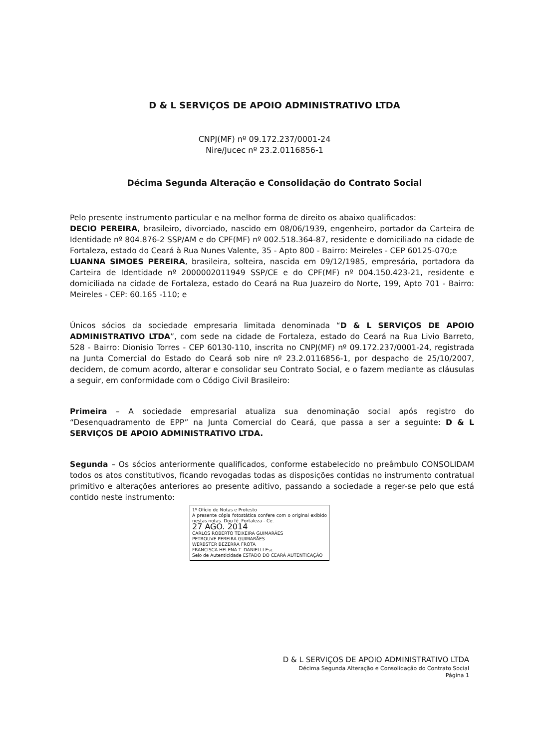D & L SERVIÇOS DE APOIO ADMINISTRATIVO LTDA
CNPJ(MF) nº 09.172.237/0001-24
Nire/Jucec nº 23.2.0116856-1
Décima Segunda Alteração e Consolidação do Contrato Social
Pelo presente instrumento particular e na melhor forma de direito os abaixo qualificados:
DECIO PEREIRA, brasileiro, divorciado, nascido em 08/06/1939, engenheiro, portador da Carteira de Identidade nº 804.876-2 SSP/AM e do CPF(MF) nº 002.518.364-87, residente e domiciliado na cidade de Fortaleza, estado do Ceará à Rua Nunes Valente, 35 - Apto 800 - Bairro: Meireles - CEP 60125-070;e
LUANNA SIMOES PEREIRA, brasileira, solteira, nascida em 09/12/1985, empresária, portadora da Carteira de Identidade nº 2000002011949 SSP/CE e do CPF(MF) nº 004.150.423-21, residente e domiciliada na cidade de Fortaleza, estado do Ceará na Rua Juazeiro do Norte, 199, Apto 701 - Bairro: Meireles - CEP: 60.165 -110; e
Únicos sócios da sociedade empresaria limitada denominada “D & L SERVIÇOS DE APOIO ADMINISTRATIVO LTDA”, com sede na cidade de Fortaleza, estado do Ceará na Rua Livio Barreto, 528 - Bairro: Dionisio Torres - CEP 60130-110, inscrita no CNPJ(MF) nº 09.172.237/0001-24, registrada na Junta Comercial do Estado do Ceará sob nire nº 23.2.0116856-1, por despacho de 25/10/2007, decidem, de comum acordo, alterar e consolidar seu Contrato Social, e o fazem mediante as cláusulas a seguir, em conformidade com o Código Civil Brasileiro:
Primeira – A sociedade empresarial atualiza sua denominação social após registro do “Desenquadramento de EPP” na Junta Comercial do Ceará, que passa a ser a seguinte: D & L SERVIÇOS DE APOIO ADMINISTRATIVO LTDA.
Segunda – Os sócios anteriormente qualificados, conforme estabelecido no preâmbulo CONSOLIDAM todos os atos constitutivos, ficando revogadas todas as disposições contidas no instrumento contratual primitivo e alterações anteriores ao presente aditivo, passando a sociedade a reger-se pelo que está contido neste instrumento:
1º Ofício de Notas e Protesto
A presente cópia fotostática confere com o original exibido nestas notas. Dou fé. Fortaleza - Ce.
27 AGO. 2014
CARLOS ROBERTO TEIXEIRA GUIMARÃES
PETROUVE PEREIRA GUIMARÃES
WERBSTER BEZERRA FROTA
FRANCISCA HELENA T. DANIELLI Esc.
Selo de Autenticidade ESTADO DO CEARÁ AUTENTICAÇÃO
D & L SERVIÇOS DE APOIO ADMINISTRATIVO LTDA
Décima Segunda Alteração e Consolidação do Contrato Social
Página 1